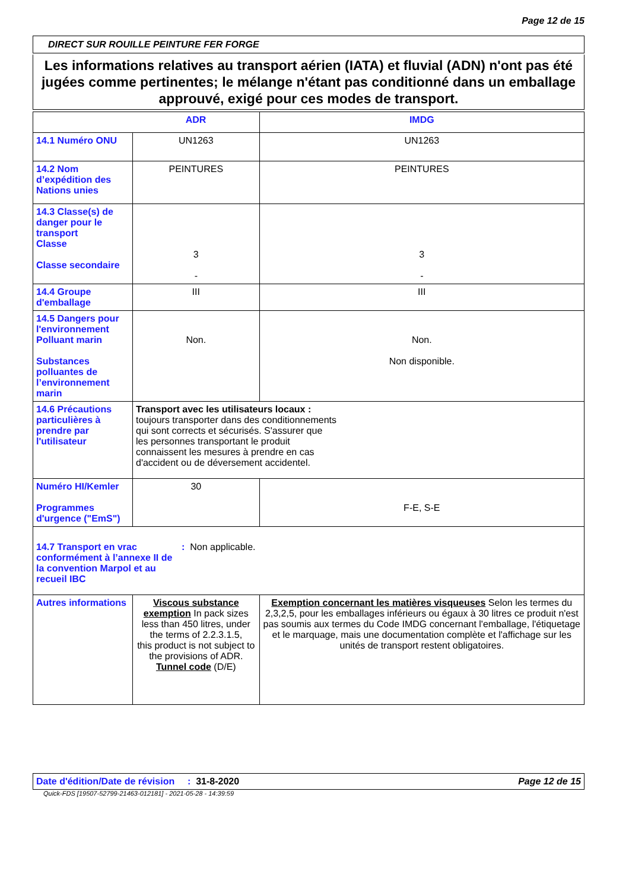Page 12 de 15
DIRECT SUR ROUILLE PEINTURE FER FORGE
Les informations relatives au transport aérien (IATA) et fluvial (ADN) n'ont pas été jugées comme pertinentes; le mélange n'étant pas conditionné dans un emballage approuvé, exigé pour ces modes de transport.
| | ADR | IMDG |
| --- | --- | --- |
| 14.1 Numéro ONU | UN1263 | UN1263 |
| 14.2 Nom d’expédition des Nations unies | PEINTURES | PEINTURES |
| 14.3 Classe(s) de danger pour le transport Classe Classe secondaire | 3 - | 3 - |
| 14.4 Groupe d'emballage | III | III |
| 14.5 Dangers pour l'environnement Polluant marin Substances polluantes de l’environnement marin | Non. | Non. Non disponible. |
| 14.6 Précautions particulières à prendre par l'utilisateur | Transport avec les utilisateurs locaux : toujours transporter dans des conditionnements qui sont corrects et sécurisés. S'assurer que les personnes transportant le produit connaissent les mesures à prendre en cas d'accident ou de déversement accidentel. | |
| Numéro HI/Kemler Programmes d'urgence ("EmS") | 30 | F-E, S-E |
| 14.7 Transport en vrac conformément à l’annexe II de la convention Marpol et au recueil IBC : Non applicable. | | |
| Autres informations | Viscous substance exemption In pack sizes less than 450 litres, under the terms of 2.2.3.1.5, this product is not subject to the provisions of ADR. Tunnel code (D/E) | Exemption concernant les matières visqueuses Selon les termes du 2,3,2,5, pour les emballages inférieurs ou égaux à 30 litres ce produit n'est pas soumis aux termes du Code IMDG concernant l'emballage, l'étiquetage et le marquage, mais une documentation complète et l'affichage sur les unités de transport restent obligatoires. |
Date d'édition/Date de révision: 31-8-2020 Page 12 de 15
Quick-FDS [19507-52799-21463-012181] - 2021-05-28 - 14:39:59